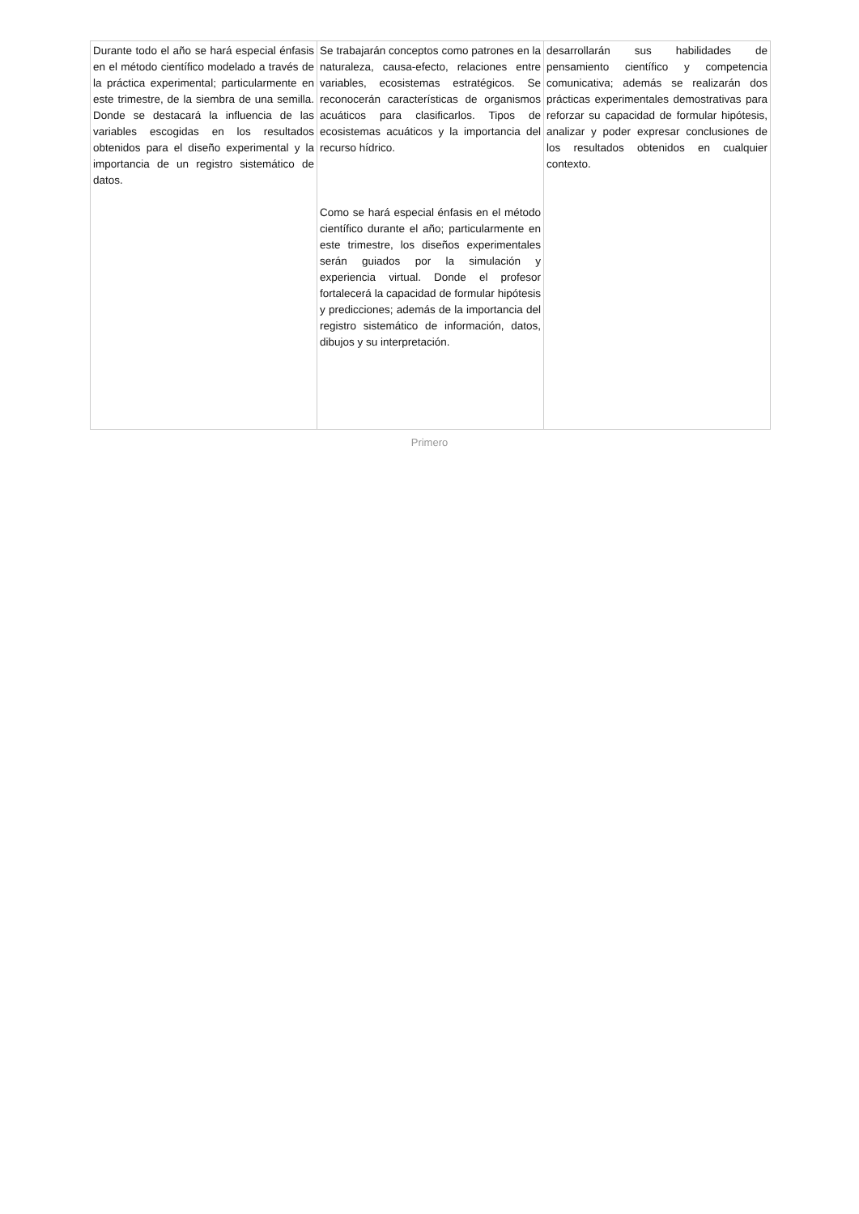| Durante todo el año se hará especial énfasis en el método científico modelado a través de la práctica experimental; particularmente en este trimestre, de la siembra de una semilla. Donde se destacará la influencia de las variables escogidas en los resultados obtenidos para el diseño experimental y la importancia de un registro sistemático de datos. | Se trabajarán conceptos como patrones en la naturaleza, causa-efecto, relaciones entre variables, ecosistemas estratégicos. Se reconocerán características de organismos acuáticos para clasificarlos. Tipos de ecosistemas acuáticos y la importancia del recurso hídrico. Como se hará especial énfasis en el método científico durante el año; particularmente en este trimestre, los diseños experimentales serán guiados por la simulación y experiencia virtual. Donde el profesor fortalecerá la capacidad de formular hipótesis y predicciones; además de la importancia del registro sistemático de información, datos, dibujos y su interpretación. | desarrollarán sus habilidades de pensamiento científico y competencia comunicativa; además se realizarán dos prácticas experimentales demostrativas para reforzar su capacidad de formular hipótesis, analizar y poder expresar conclusiones de los resultados obtenidos en cualquier contexto. |
Primero